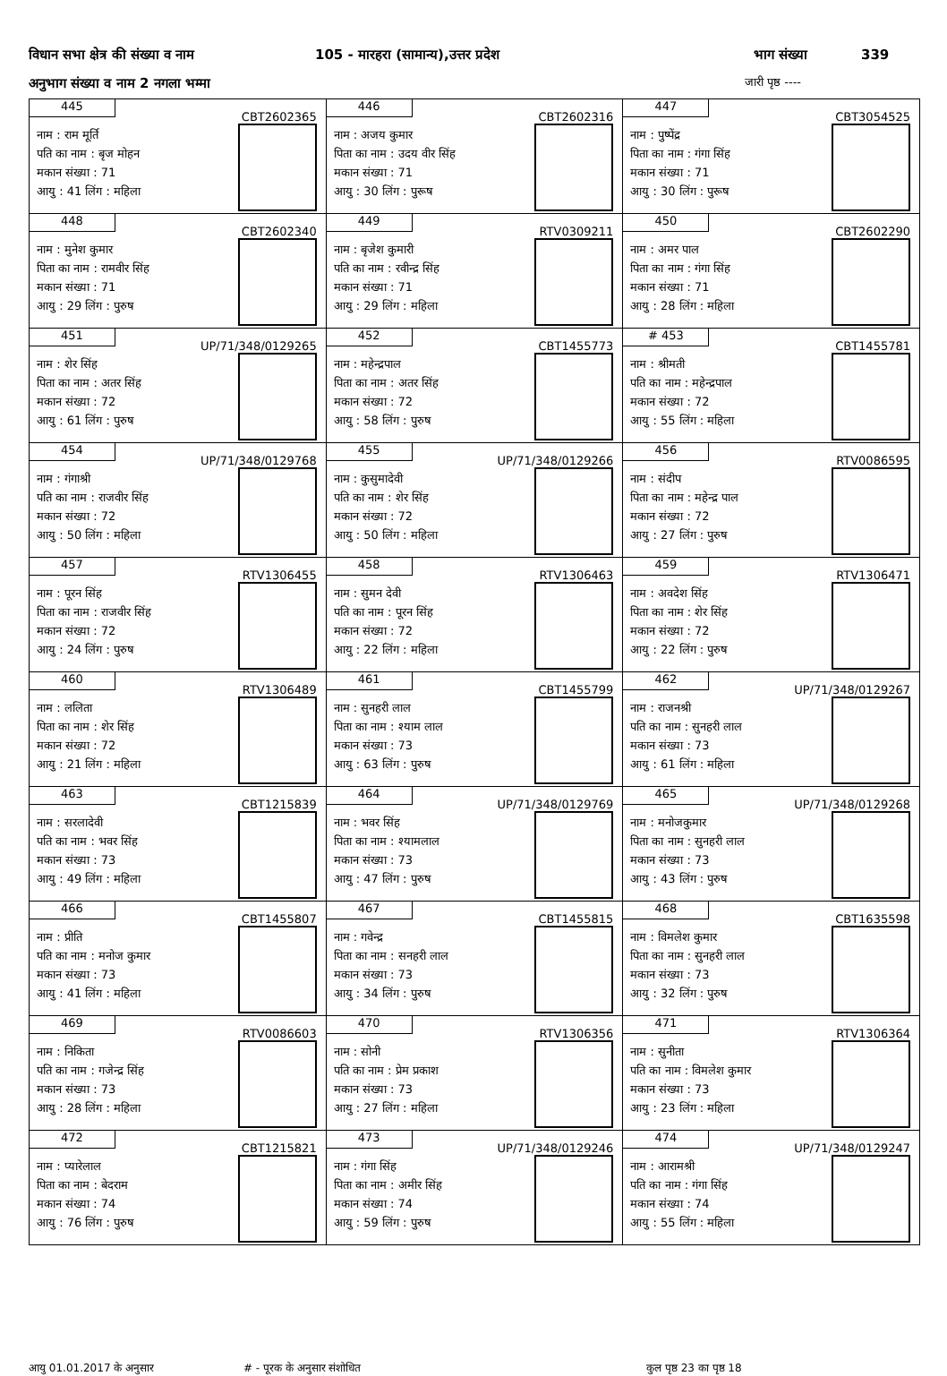विधान सभा क्षेत्र की संख्या व नाम 105 - मारहरा (सामान्य),उत्तर प्रदेश भाग संख्या 339
अनुभाग संख्या व नाम 2 नगला भम्मा जारी पृष्ठ ----
| 445 CBT2602365 नाम : राम मूर्ति पति का नाम : बृज मोहन मकान संख्या : 71 आयु : 41 लिंग : महिला | 446 CBT2602316 नाम : अजय कुमार पिता का नाम : उदय वीर सिंह मकान संख्या : 71 आयु : 30 लिंग : पुरूष | 447 CBT3054525 नाम : पुष्पेंद्र पिता का नाम : गंगा सिंह मकान संख्या : 71 आयु : 30 लिंग : पुरूष |
| 448 CBT2602340 नाम : मुनेश कुमार पिता का नाम : रामवीर सिंह मकान संख्या : 71 आयु : 29 लिंग : पुरुष | 449 RTV0309211 नाम : बृजेश कुमारी पति का नाम : रवीन्द्र सिंह मकान संख्या : 71 आयु : 29 लिंग : महिला | 450 CBT2602290 नाम : अमर पाल पिता का नाम : गंगा सिंह मकान संख्या : 71 आयु : 28 लिंग : महिला |
| 451 UP/71/348/0129265 नाम : शेर सिंह पिता का नाम : अतर सिंह मकान संख्या : 72 आयु : 61 लिंग : पुरुष | 452 CBT1455773 नाम : महेन्द्रपाल पिता का नाम : अतर सिंह मकान संख्या : 72 आयु : 58 लिंग : पुरुष | # 453 CBT1455781 नाम : श्रीमती पति का नाम : महेन्द्रपाल मकान संख्या : 72 आयु : 55 लिंग : महिला |
| 454 UP/71/348/0129768 नाम : गंगाश्री पति का नाम : राजवीर सिंह मकान संख्या : 72 आयु : 50 लिंग : महिला | 455 UP/71/348/0129266 नाम : कुसुमादेवी पति का नाम : शेर सिंह मकान संख्या : 72 आयु : 50 लिंग : महिला | 456 RTV0086595 नाम : संदीप पिता का नाम : महेन्द्र पाल मकान संख्या : 72 आयु : 27 लिंग : पुरुष |
| 457 RTV1306455 नाम : पूरन सिंह पिता का नाम : राजवीर सिंह मकान संख्या : 72 आयु : 24 लिंग : पुरुष | 458 RTV1306463 नाम : सुमन देवी पति का नाम : पूरन सिंह मकान संख्या : 72 आयु : 22 लिंग : महिला | 459 RTV1306471 नाम : अवदेश सिंह पिता का नाम : शेर सिंह मकान संख्या : 72 आयु : 22 लिंग : पुरुष |
| 460 RTV1306489 नाम : ललिता पिता का नाम : शेर सिंह मकान संख्या : 72 आयु : 21 लिंग : महिला | 461 CBT1455799 नाम : सुनहरी लाल पिता का नाम : श्याम लाल मकान संख्या : 73 आयु : 63 लिंग : पुरुष | 462 UP/71/348/0129267 नाम : राजनश्री पति का नाम : सुनहरी लाल मकान संख्या : 73 आयु : 61 लिंग : महिला |
| 463 CBT1215839 नाम : सरलादेवी पति का नाम : भवर सिंह मकान संख्या : 73 आयु : 49 लिंग : महिला | 464 UP/71/348/0129769 नाम : भवर सिंह पिता का नाम : श्यामलाल मकान संख्या : 73 आयु : 47 लिंग : पुरुष | 465 UP/71/348/0129268 नाम : मनोजकुमार पिता का नाम : सुनहरी लाल मकान संख्या : 73 आयु : 43 लिंग : पुरुष |
| 466 CBT1455807 नाम : प्रीति पति का नाम : मनोज कुमार मकान संख्या : 73 आयु : 41 लिंग : महिला | 467 CBT1455815 नाम : गवेन्द्र पिता का नाम : सनहरी लाल मकान संख्या : 73 आयु : 34 लिंग : पुरुष | 468 CBT1635598 नाम : विमलेश कुमार पिता का नाम : सुनहरी लाल मकान संख्या : 73 आयु : 32 लिंग : पुरुष |
| 469 RTV0086603 नाम : निकिता पति का नाम : गजेन्द्र सिंह मकान संख्या : 73 आयु : 28 लिंग : महिला | 470 RTV1306356 नाम : सोनी पति का नाम : प्रेम प्रकाश मकान संख्या : 73 आयु : 27 लिंग : महिला | 471 RTV1306364 नाम : सुनीता पति का नाम : विमलेश कुमार मकान संख्या : 73 आयु : 23 लिंग : महिला |
| 472 CBT1215821 नाम : प्यारेलाल पिता का नाम : बेदराम मकान संख्या : 74 आयु : 76 लिंग : पुरुष | 473 UP/71/348/0129246 नाम : गंगा सिंह पिता का नाम : अमीर सिंह मकान संख्या : 74 आयु : 59 लिंग : पुरुष | 474 UP/71/348/0129247 नाम : आरामश्री पति का नाम : गंगा सिंह मकान संख्या : 74 आयु : 55 लिंग : महिला |
आयु 01.01.2017 के अनुसार # - पूरक के अनुसार संशोधित कुल पृष्ठ 23 का पृष्ठ 18